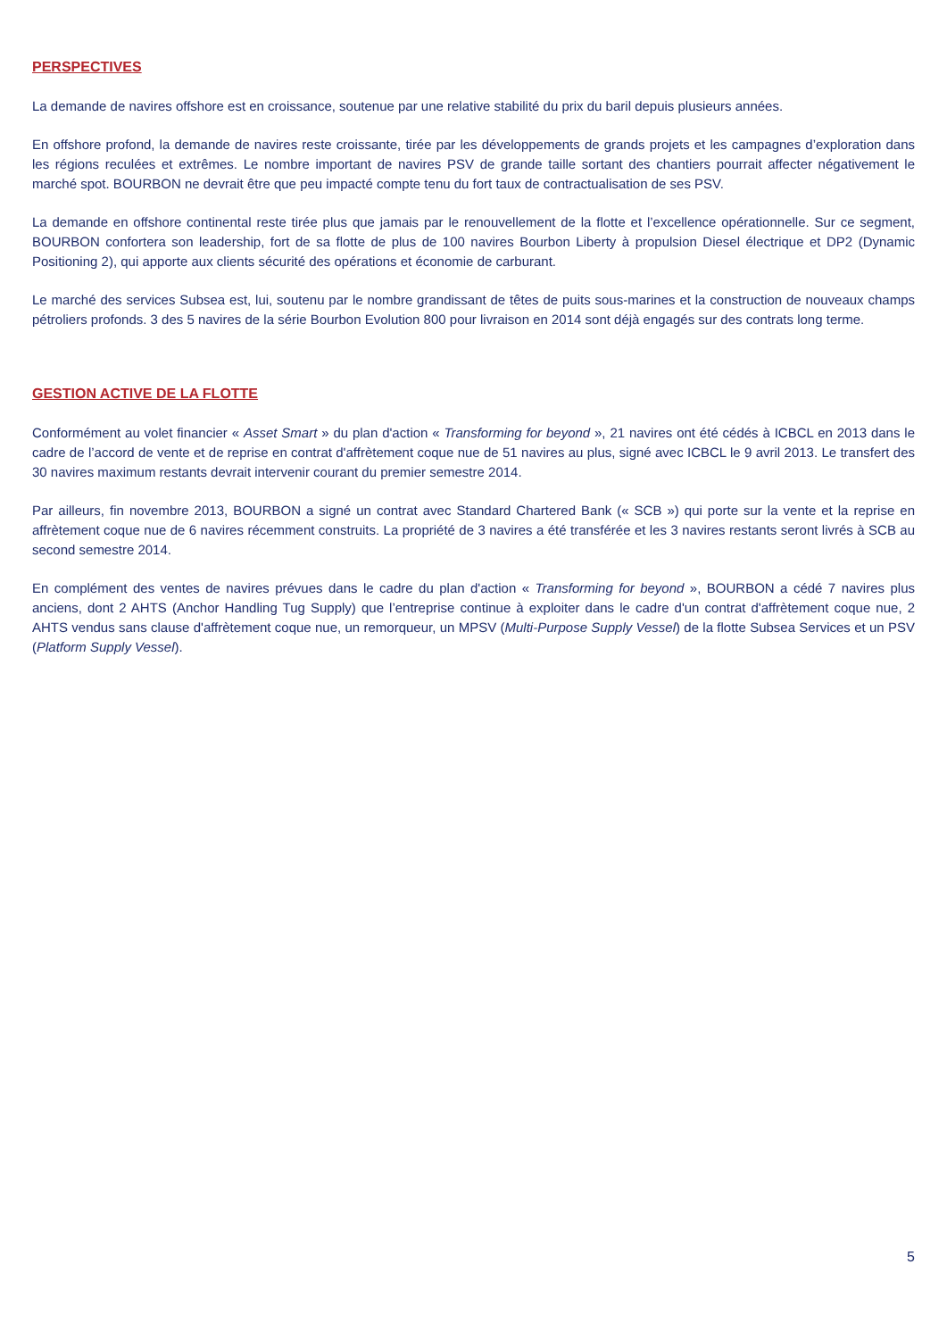PERSPECTIVES
La demande de navires offshore est en croissance, soutenue par une relative stabilité du prix du baril depuis plusieurs années.
En offshore profond, la demande de navires reste croissante, tirée par les développements de grands projets et les campagnes d’exploration dans les régions reculées et extrêmes. Le nombre important de navires PSV de grande taille sortant des chantiers pourrait affecter négativement le marché spot. BOURBON ne devrait être que peu impacté compte tenu du fort taux de contractualisation de ses PSV.
La demande en offshore continental reste tirée plus que jamais par le renouvellement de la flotte et l’excellence opérationnelle. Sur ce segment, BOURBON confortera son leadership, fort de sa flotte de plus de 100 navires Bourbon Liberty à propulsion Diesel électrique et DP2 (Dynamic Positioning 2), qui apporte aux clients sécurité des opérations et économie de carburant.
Le marché des services Subsea est, lui, soutenu par le nombre grandissant de têtes de puits sous-marines et la construction de nouveaux champs pétroliers profonds. 3 des 5 navires de la série Bourbon Evolution 800 pour livraison en 2014 sont déjà engagés sur des contrats long terme.
GESTION ACTIVE DE LA FLOTTE
Conformément au volet financier « Asset Smart » du plan d'action « Transforming for beyond », 21 navires ont été cédés à ICBCL en 2013 dans le cadre de l’accord de vente et de reprise en contrat d'affrètement coque nue de 51 navires au plus, signé avec ICBCL le 9 avril 2013. Le transfert des 30 navires maximum restants devrait intervenir courant du premier semestre 2014.
Par ailleurs, fin novembre 2013, BOURBON a signé un contrat avec Standard Chartered Bank (« SCB ») qui porte sur la vente et la reprise en affrètement coque nue de 6 navires récemment construits. La propriété de 3 navires a été transférée et les 3 navires restants seront livrés à SCB au second semestre 2014.
En complément des ventes de navires prévues dans le cadre du plan d'action « Transforming for beyond », BOURBON a cédé 7 navires plus anciens, dont 2 AHTS (Anchor Handling Tug Supply) que l’entreprise continue à exploiter dans le cadre d'un contrat d'affrètement coque nue, 2 AHTS vendus sans clause d'affrètement coque nue, un remorqueur, un MPSV (Multi-Purpose Supply Vessel) de la flotte Subsea Services et un PSV (Platform Supply Vessel).
5